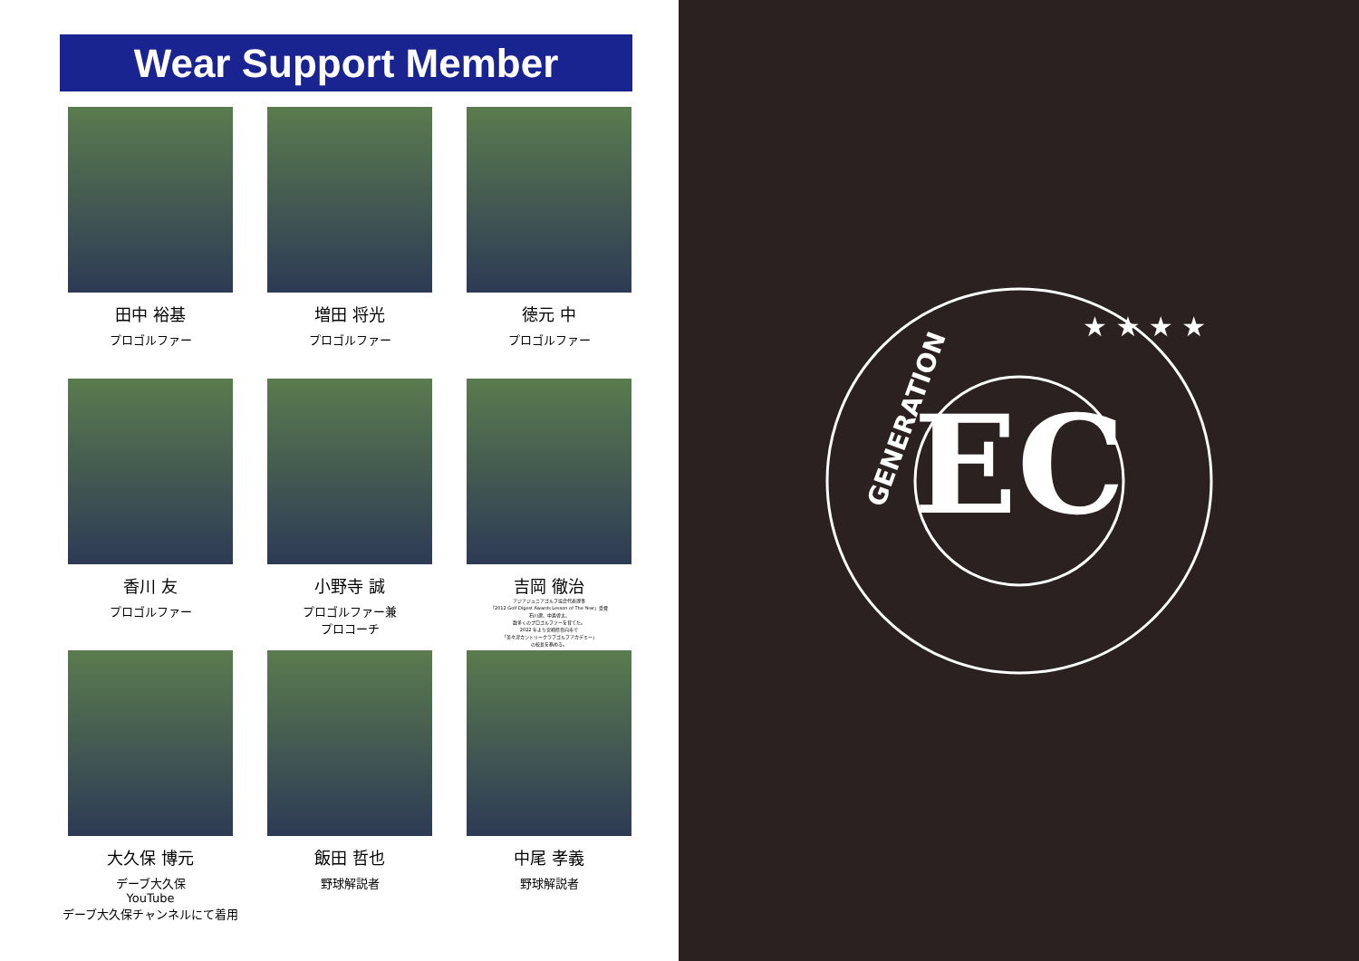Wear Support Member
田中 裕基
プロゴルファー
増田 将光
プロゴルファー
徳元 中
プロゴルファー
香川 友
プロゴルファー
小野寺 誠
プロゴルファー兼
プロコーチ
吉岡 徹治
アジアジュニアゴルフ協会代表理事
「2012 Golf Digest Awards Lesson of The Year」受賞
石川遼、中島啓太、
数多くのプロゴルファーを育てた。
2022 年より宮崎県日向市で
「美々津カントリークラブゴルフアカデミー」
の校長を務める。
大久保 博元
デーブ大久保
YouTube
デーブ大久保チャンネルにて着用
飯田 哲也
野球解説者
中尾 孝義
野球解説者
EC
GENERATION
★ ★ ★ ★